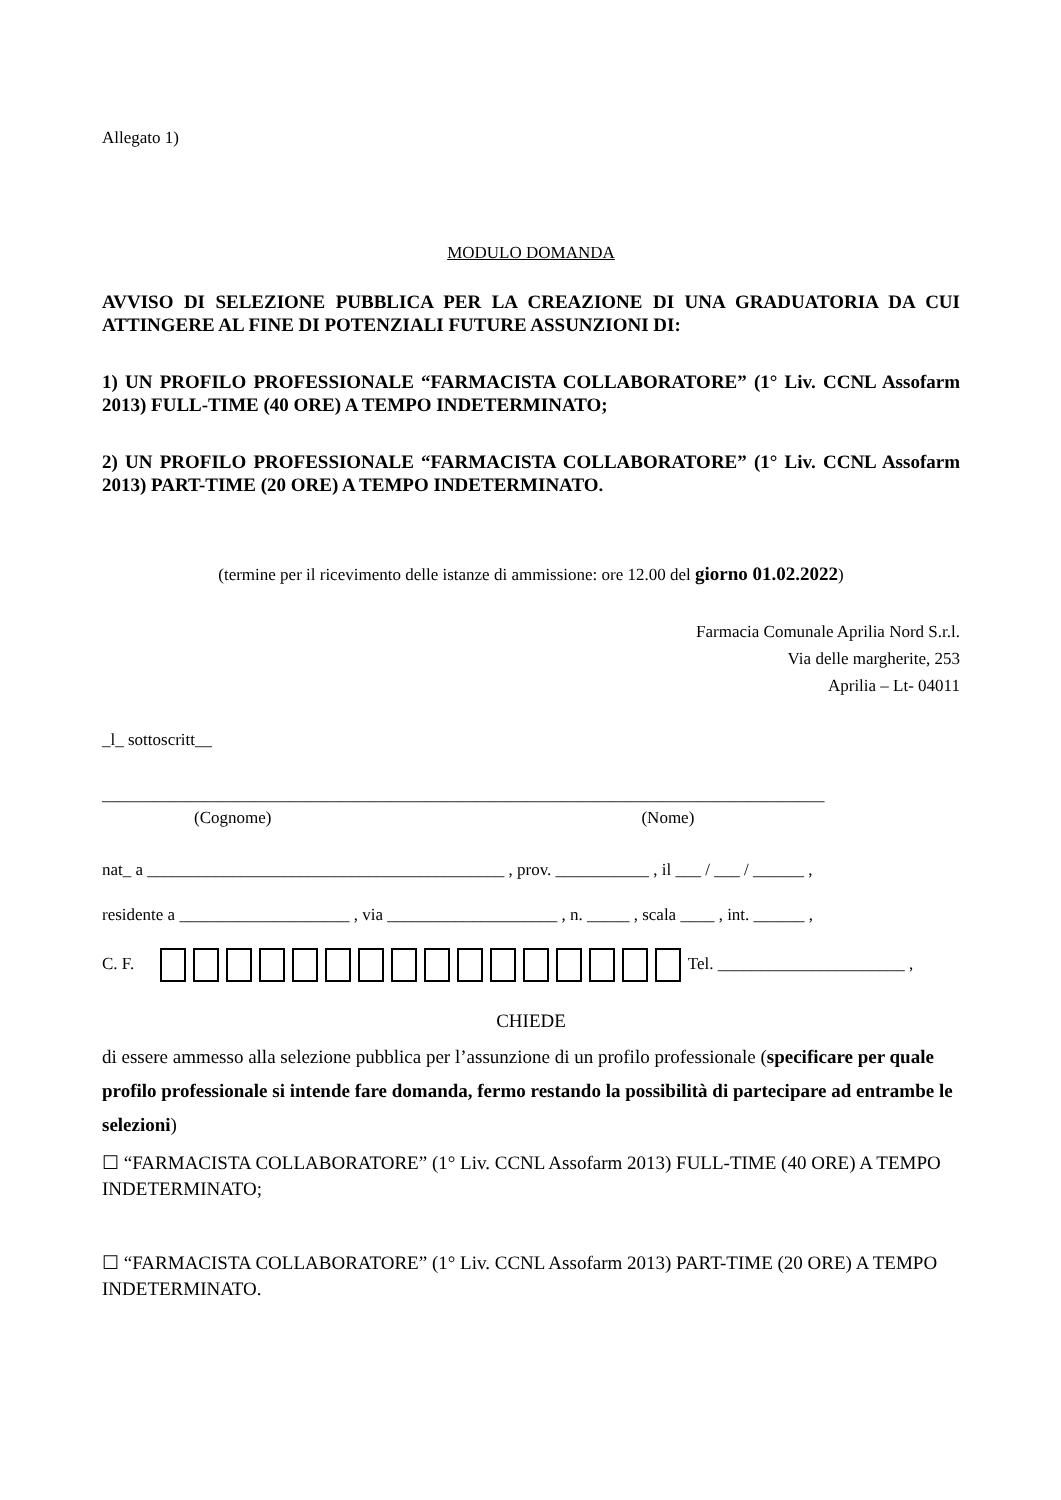Allegato 1)
MODULO DOMANDA
AVVISO DI SELEZIONE PUBBLICA PER LA CREAZIONE DI UNA GRADUATORIA DA CUI ATTINGERE AL FINE DI POTENZIALI FUTURE ASSUNZIONI DI:
1) UN PROFILO PROFESSIONALE “FARMACISTA COLLABORATORE” (1° Liv. CCNL Assofarm 2013) FULL-TIME (40 ORE) A TEMPO INDETERMINATO;
2) UN PROFILO PROFESSIONALE “FARMACISTA COLLABORATORE” (1° Liv. CCNL Assofarm 2013) PART-TIME (20 ORE) A TEMPO INDETERMINATO.
(termine per il ricevimento delle istanze di ammissione: ore 12.00 del giorno 01.02.2022)
Farmacia Comunale Aprilia Nord S.r.l.
Via delle margherite, 253
Aprilia – Lt- 04011
_l_ sottoscritt__
_____________________________________________________________________________________
(Cognome) (Nome)
nat_ a __________________________________________ , prov. ___________ , il ___ / ___ / ______ ,
residente a ____________________ , via ____________________ , n. _____ , scala ____ , int. ______ ,
C. F. Tel. ______________________ ,
CHIEDE
di essere ammesso alla selezione pubblica per l’assunzione di un profilo professionale (specificare per quale profilo professionale si intende fare domanda, fermo restando la possibilità di partecipare ad entrambe le selezioni)
☐ “FARMACISTA COLLABORATORE” (1° Liv. CCNL Assofarm 2013) FULL-TIME (40 ORE) A TEMPO INDETERMINATO;
☐ “FARMACISTA COLLABORATORE” (1° Liv. CCNL Assofarm 2013) PART-TIME (20 ORE) A TEMPO INDETERMINATO.